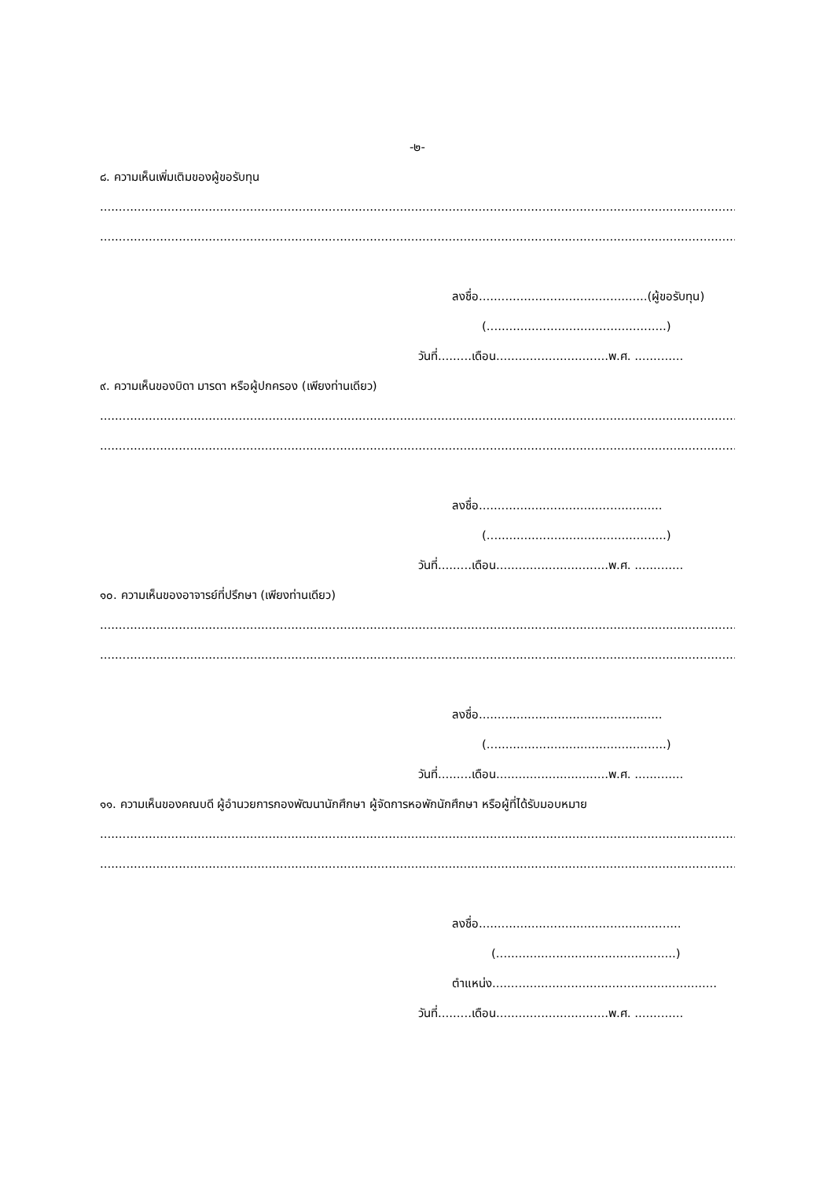-๒-
๘. ความเห็นเพิ่มเติมของผู้ขอรับทุน
........................................................................................................................................................................................
........................................................................................................................................................................................
ลงชื่อ.............................................(ผู้ขอรับทุน)
(................................................)
วันที่.........เดือน..............................พ.ศ. .............
๙. ความเห็นของบิดา มารดา หรือผู้ปกครอง (เพียงท่านเดียว)
........................................................................................................................................................................................
........................................................................................................................................................................................
ลงชื่อ.................................................
(................................................)
วันที่.........เดือน..............................พ.ศ. .............
๑๐. ความเห็นของอาจารย์ที่ปรึกษา (เพียงท่านเดียว)
........................................................................................................................................................................................
........................................................................................................................................................................................
ลงชื่อ.................................................
(................................................)
วันที่.........เดือน..............................พ.ศ. .............
๑๑. ความเห็นของคณบดี ผู้อำนวยการกองพัฒนานักศึกษา ผู้จัดการหอพักนักศึกษา หรือผู้ที่ได้รับมอบหมาย
........................................................................................................................................................................................
........................................................................................................................................................................................
ลงชื่อ......................................................
(................................................)
ตำแหน่ง............................................................
วันที่.........เดือน..............................พ.ศ. .............